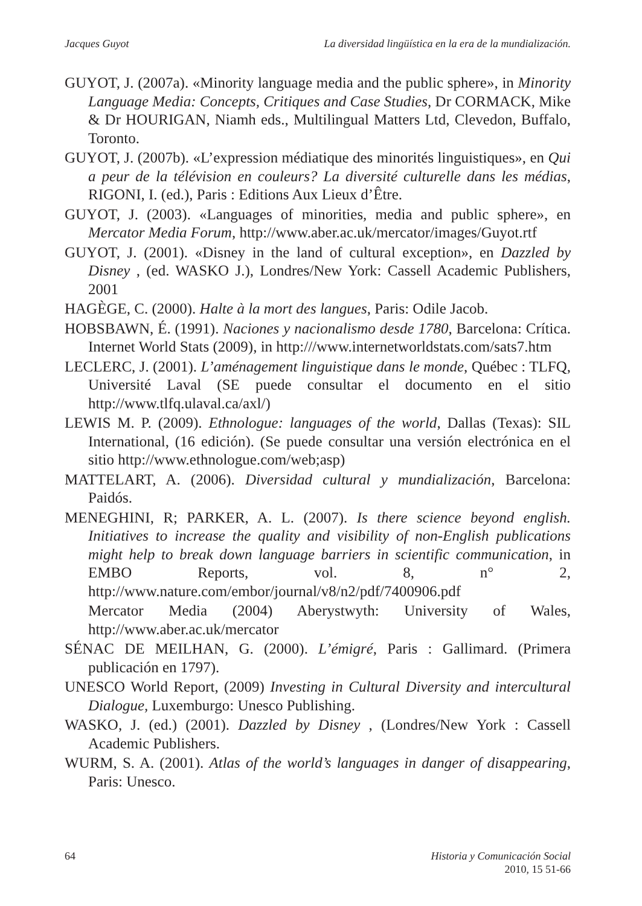Jacques Guyot La diversidad lingüística en la era de la mundialización.
GUYOT, J. (2007a). «Minority language media and the public sphere», in Minority Language Media: Concepts, Critiques and Case Studies, Dr CORMACK, Mike & Dr HOURIGAN, Niamh eds., Multilingual Matters Ltd, Clevedon, Buffalo, Toronto.
GUYOT, J. (2007b). «L’expression médiatique des minorités linguistiques», en Qui a peur de la télévision en couleurs? La diversité culturelle dans les médias, RIGONI, I. (ed.), Paris : Editions Aux Lieux d’Être.
GUYOT, J. (2003). «Languages of minorities, media and public sphere», en Mercator Media Forum, http://www.aber.ac.uk/mercator/images/Guyot.rtf
GUYOT, J. (2001). «Disney in the land of cultural exception», en Dazzled by Disney , (ed. WASKO J.), Londres/New York: Cassell Academic Publishers, 2001
HAGÈGE, C. (2000). Halte à la mort des langues, Paris: Odile Jacob.
HOBSBAWN, É. (1991). Naciones y nacionalismo desde 1780, Barcelona: Crítica. Internet World Stats (2009), in http:///www.internetworldstats.com/sats7.htm
LECLERC, J. (2001). L’aménagement linguistique dans le monde, Québec : TLFQ, Université Laval (SE puede consultar el documento en el sitio http://www.tlfq.ulaval.ca/axl/)
LEWIS M. P. (2009). Ethnologue: languages of the world, Dallas (Texas): SIL International, (16 edición). (Se puede consultar una versión electrónica en el sitio http://www.ethnologue.com/web;asp)
MATTELART, A. (2006). Diversidad cultural y mundialización, Barcelona: Paidós.
MENEGHINI, R; PARKER, A. L. (2007). Is there science beyond english. Initiatives to increase the quality and visibility of non-English publications might help to break down language barriers in scientific communication, in EMBO Reports, vol. 8, n° 2, http://www.nature.com/embor/journal/v8/n2/pdf/7400906.pdf
Mercator Media (2004) Aberystwyth: University of Wales, http://www.aber.ac.uk/mercator
SÉNAC DE MEILHAN, G. (2000). L’émigré, Paris : Gallimard. (Primera publicación en 1797).
UNESCO World Report, (2009) Investing in Cultural Diversity and intercultural Dialogue, Luxemburgo: Unesco Publishing.
WASKO, J. (ed.) (2001). Dazzled by Disney , (Londres/New York : Cassell Academic Publishers.
WURM, S. A. (2001). Atlas of the world’s languages in danger of disappearing, Paris: Unesco.
64 Historia y Comunicación Social
2010, 15 51-66